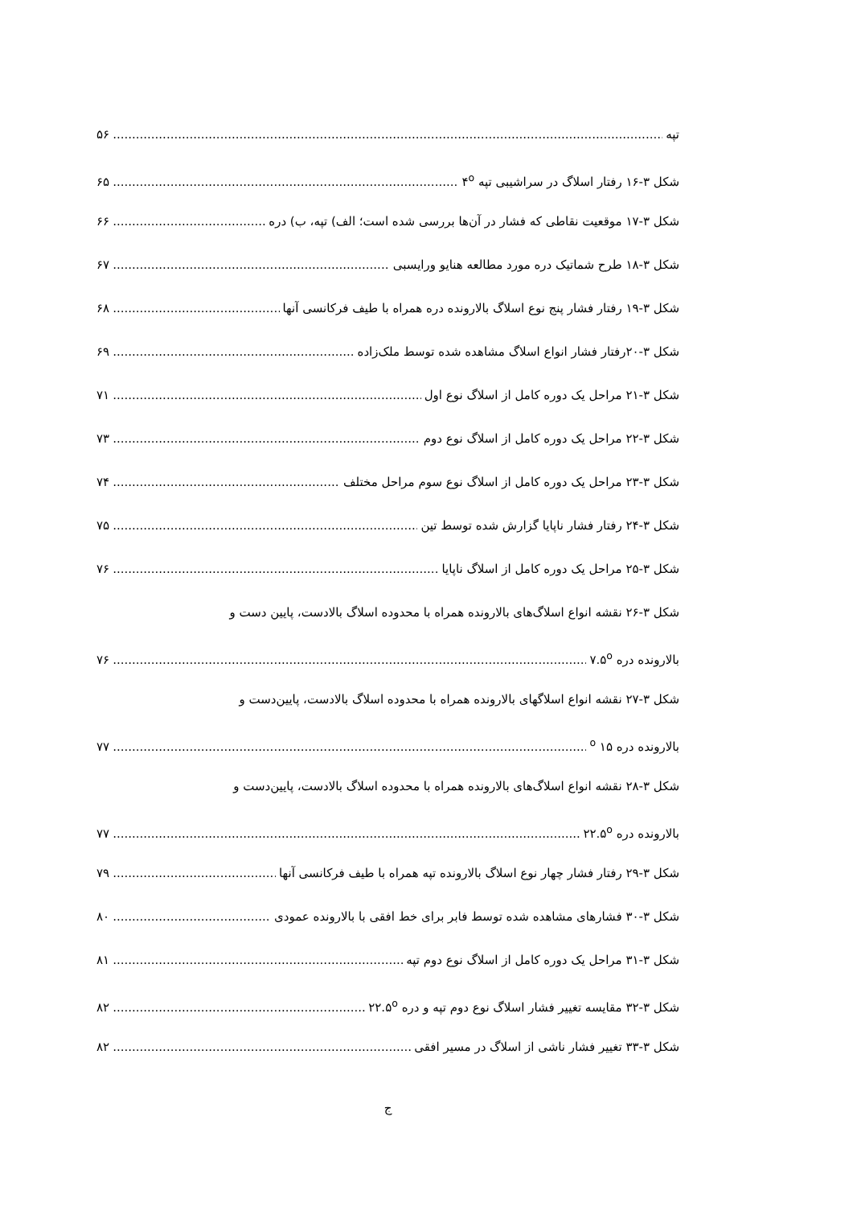تپه ۵۶
شکل ۳-۱۶ رفتار اسلاگ در سراشیبی تپه ۴<sup>o</sup> ۶۵
شکل ۳-۱۷ موقعیت نقاطی که فشار در آن‌ها بررسی شده است؛ الف) تپه، ب) دره ۶۶
شکل ۳-۱۸ طرح شماتیک دره مورد مطالعه هنایو ورایسبی ۶۷
شکل ۳-۱۹ رفتار فشار پنج نوع اسلاگ بالارونده دره همراه با طیف فرکانسی آنها ۶۸
شکل ۳-۲۰رفتار فشار انواع اسلاگ مشاهده شده توسط ملک‌زاده ۶۹
شکل ۳-۲۱ مراحل یک دوره کامل از اسلاگ نوع اول ۷۱
شکل ۳-۲۲ مراحل یک دوره کامل از اسلاگ نوع دوم ۷۳
شکل ۳-۲۳ مراحل یک دوره کامل از اسلاگ نوع سوم مراحل مختلف ۷۴
شکل ۳-۲۴ رفتار فشار ناپایا گزارش شده توسط تین ۷۵
شکل ۳-۲۵ مراحل یک دوره کامل از اسلاگ ناپایا ۷۶
شکل ۳-۲۶ نقشه انواع اسلاگ‌های بالارونده همراه با محدوده اسلاگ بالادست، پایین دست و
بالارونده دره ۷.۵<sup>o</sup> ۷۶
شکل ۳-۲۷ نقشه انواع اسلاگهای بالارونده همراه با محدوده اسلاگ بالادست، پایین‌دست و
بالارونده دره ۱۵ <sup>o</sup> ۷۷
شکل ۳-۲۸ نقشه انواع اسلاگ‌های بالارونده همراه با محدوده اسلاگ بالادست، پایین‌دست و
بالارونده دره ۲۲.۵<sup>o</sup> ۷۷
شکل ۳-۲۹ رفتار فشار چهار نوع اسلاگ بالارونده تپه همراه با طیف فرکانسی آنها ۷۹
شکل ۳-۳۰ فشارهای مشاهده شده توسط فابر برای خط افقی با بالارونده عمودی ۸۰
شکل ۳-۳۱ مراحل یک دوره کامل از اسلاگ نوع دوم تپه ۸۱
شکل ۳-۳۲ مقایسه تغییر فشار اسلاگ نوع دوم تپه و دره ۲۲.۵<sup>o</sup> ۸۲
شکل ۳-۳۳ تغییر فشار ناشی از اسلاگ در مسیر افقی ۸۲
ج